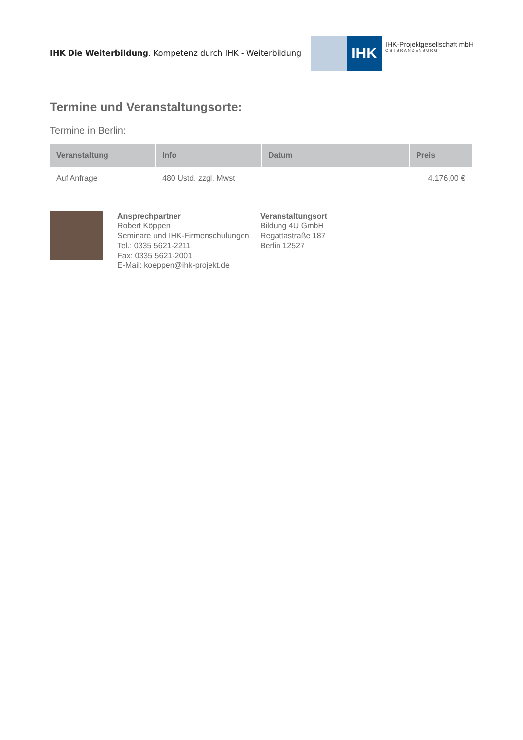IHK Die Weiterbildung. Kompetenz durch IHK - Weiterbildung
IHK
IHK-Projektgesellschaft mbH
OSTBRANDENBURG
Termine und Veranstaltungsorte:
Termine in Berlin:
| Veranstaltung | Info | Datum | Preis |
| --- | --- | --- | --- |
| Auf Anfrage | 480 Ustd. zzgl. Mwst | | 4.176,00 € |
Ansprechpartner
Robert Köppen
Seminare und IHK-Firmenschulungen
Tel.: 0335 5621-2211
Fax: 0335 5621-2001
E-Mail: koeppen@ihk-projekt.de
Veranstaltungsort
Bildung 4U GmbH
Regattastraße 187
Berlin 12527